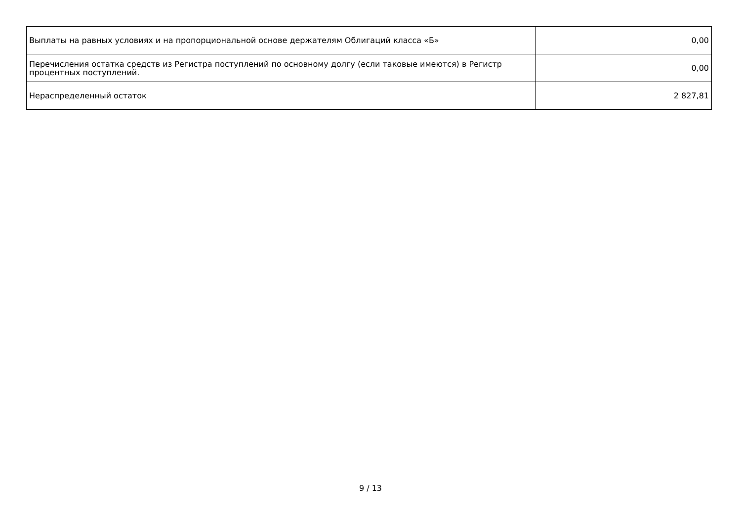| Выплаты на равных условиях и на пропорциональной основе держателям Облигаций класса «Б» | 0,00 |
| Перечисления остатка средств из Регистра поступлений по основному долгу (если таковые имеются) в Регистр процентных поступлений. | 0,00 |
| Нераспределенный остаток | 2 827,81 |
9 / 13